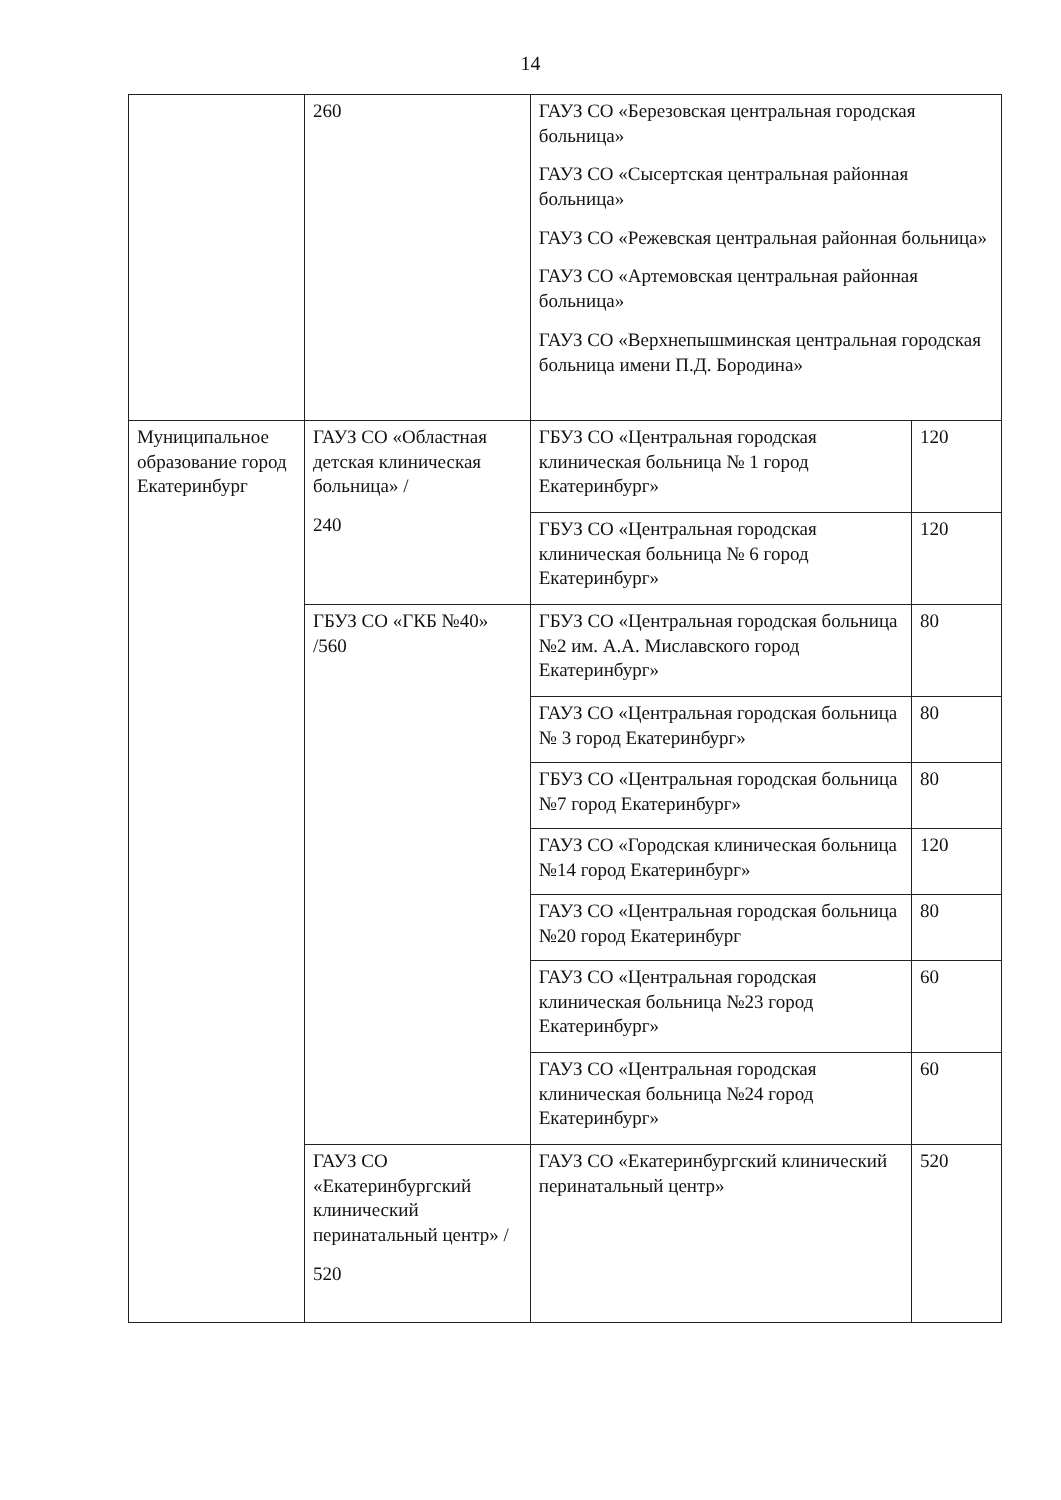14
| | 260 | ГАУЗ СО «Березовская центральная городская больница» ГАУЗ СО «Сысертская центральная районная больница» ГАУЗ СО «Режевская центральная районная больница» ГАУЗ СО «Артемовская центральная районная больница» ГАУЗ СО «Верхнепышминская центральная городская больница имени П.Д. Бородина» | |
| Муниципальное образование город Екатеринбург | ГАУЗ СО «Областная детская клиническая больница» / 240 | ГБУЗ СО «Центральная городская клиническая больница № 1 город Екатеринбург» | 120 |
| | | ГБУЗ СО «Центральная городская клиническая больница № 6 город Екатеринбург» | 120 |
| | ГБУЗ СО «ГКБ №40» /560 | ГБУЗ СО «Центральная городская больница №2 им. А.А. Миславского город Екатеринбург» | 80 |
| | | ГАУЗ СО «Центральная городская больница № 3 город Екатеринбург» | 80 |
| | | ГБУЗ СО «Центральная городская больница №7 город Екатеринбург» | 80 |
| | | ГАУЗ СО «Городская клиническая больница №14 город Екатеринбург» | 120 |
| | | ГАУЗ СО «Центральная городская больница №20 город Екатеринбург | 80 |
| | | ГАУЗ СО «Центральная городская клиническая больница №23 город Екатеринбург» | 60 |
| | | ГАУЗ СО «Центральная городская клиническая больница №24 город Екатеринбург» | 60 |
| | ГАУЗ СО «Екатеринбургский клинический перинатальный центр» / 520 | ГАУЗ СО «Екатеринбургский клинический перинатальный центр» | 520 |